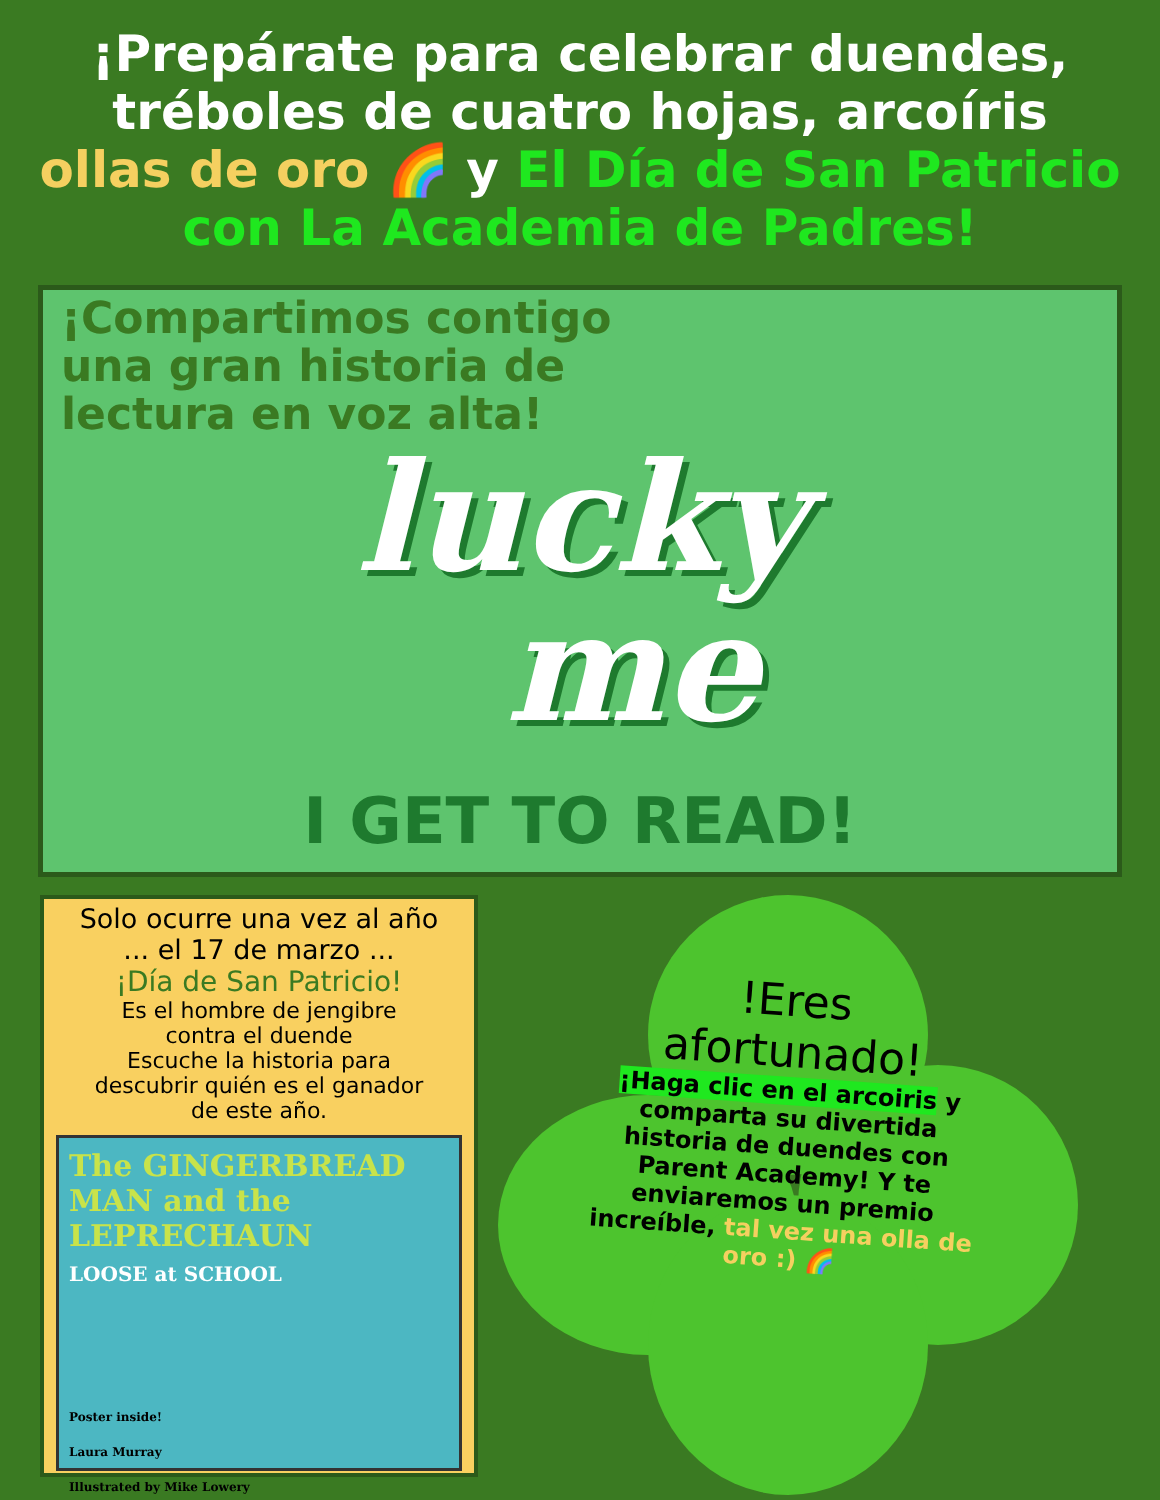¡Prepárate para celebrar duendes,
tréboles de cuatro hojas, arcoíris
ollas de oro 🌈 y El Día de San Patricio
con La Academia de Padres!
¡Compartimos contigo una gran historia de lectura en voz alta!
lucky
me
I GET TO READ!
Solo ocurre una vez al año
... el 17 de marzo ...
¡Día de San Patricio!
Es el hombre de jengibre
contra el duende
Escuche la historia para
descubrir quién es el ganador
de este año.
The GINGERBREAD MAN and the LEPRECHAUN
LOOSE at SCHOOL
Poster inside!
Laura Murray
Illustrated by Mike Lowery
!Eres
afortunado!
¡Haga clic en el arcoiris y comparta su divertida historia de duendes con Parent Academy! Y te enviaremos un premio increíble, tal vez una olla de oro :) 🌈